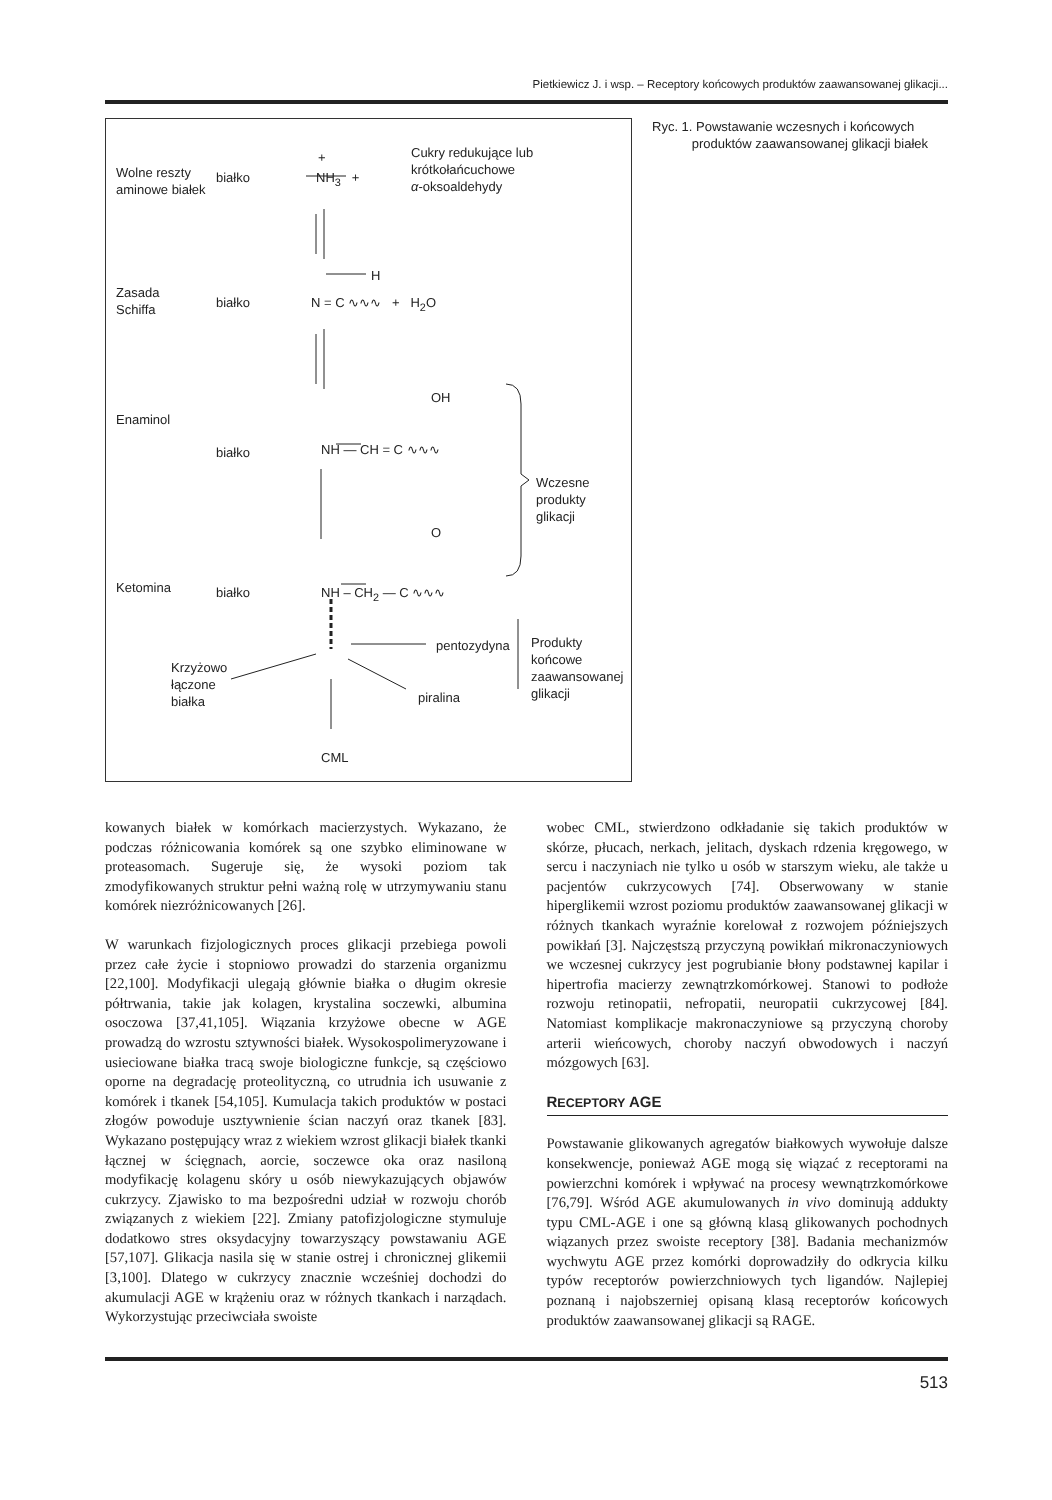Pietkiewicz J. i wsp. – Receptory końcowych produktów zaawansowanej glikacji...
Wolne reszty
aminowe białek
białko
+
NH<sub>3</sub> +
Cukry redukujące lub
krótkołańcuchowe
α-oksoaldehydy
Zasada
Schiffa
białko
H
N = C ∿∿∿ + H<sub>2</sub>O
Enaminol
białko
OH
NH — CH = C ∿∿∿
Wczesne
produkty
glikacji
O
Ketomina białko NH – CH<sub>2</sub> — C ∿∿∿
pentozydyna
Produkty
końcowe
zaawansowanej
glikacji
Krzyżowo
łączone
białka
piralina
CML
Ryc. 1. Powstawanie wczesnych i końcowych
produktów zaawansowanej glikacji białek
kowanych białek w komórkach macierzystych. Wykazano, że podczas różnicowania komórek są one szybko eliminowane w proteasomach. Sugeruje się, że wysoki poziom tak zmodyfikowanych struktur pełni ważną rolę w utrzymywaniu stanu komórek niezróżnicowanych [26].
W warunkach fizjologicznych proces glikacji przebiega powoli przez całe życie i stopniowo prowadzi do starzenia organizmu [22,100]. Modyfikacji ulegają głównie białka o długim okresie półtrwania, takie jak kolagen, krystalina soczewki, albumina osoczowa [37,41,105]. Wiązania krzyżowe obecne w AGE prowadzą do wzrostu sztywności białek. Wysokospolimeryzowane i usieciowane białka tracą swoje biologiczne funkcje, są częściowo oporne na degradację proteolityczną, co utrudnia ich usuwanie z komórek i tkanek [54,105]. Kumulacja takich produktów w postaci złogów powoduje usztywnienie ścian naczyń oraz tkanek [83]. Wykazano postępujący wraz z wiekiem wzrost glikacji białek tkanki łącznej w ścięgnach, aorcie, soczewce oka oraz nasiloną modyfikację kolagenu skóry u osób niewykazujących objawów cukrzycy. Zjawisko to ma bezpośredni udział w rozwoju chorób związanych z wiekiem [22]. Zmiany patofizjologiczne stymuluje dodatkowo stres oksydacyjny towarzyszący powstawaniu AGE [57,107]. Glikacja nasila się w stanie ostrej i chronicznej glikemii [3,100]. Dlatego w cukrzycy znacznie wcześniej dochodzi do akumulacji AGE w krążeniu oraz w różnych tkankach i narządach. Wykorzystując przeciwciała swoiste
wobec CML, stwierdzono odkładanie się takich produktów w skórze, płucach, nerkach, jelitach, dyskach rdzenia kręgowego, w sercu i naczyniach nie tylko u osób w starszym wieku, ale także u pacjentów cukrzycowych [74]. Obserwowany w stanie hiperglikemii wzrost poziomu produktów zaawansowanej glikacji w różnych tkankach wyraźnie korelował z rozwojem późniejszych powikłań [3]. Najczęstszą przyczyną powikłań mikronaczyniowych we wczesnej cukrzycy jest pogrubianie błony podstawnej kapilar i hipertrofia macierzy zewnątrzkomórkowej. Stanowi to podłoże rozwoju retinopatii, nefropatii, neuropatii cukrzycowej [84]. Natomiast komplikacje makronaczyniowe są przyczyną choroby arterii wieńcowych, choroby naczyń obwodowych i naczyń mózgowych [63].
RECEPTORY AGE
Powstawanie glikowanych agregatów białkowych wywołuje dalsze konsekwencje, ponieważ AGE mogą się wiązać z receptorami na powierzchni komórek i wpływać na procesy wewnątrzkomórkowe [76,79]. Wśród AGE akumulowanych in vivo dominują addukty typu CML-AGE i one są główną klasą glikowanych pochodnych wiązanych przez swoiste receptory [38]. Badania mechanizmów wychwytu AGE przez komórki doprowadziły do odkrycia kilku typów receptorów powierzchniowych tych ligandów. Najlepiej poznaną i najobszerniej opisaną klasą receptorów końcowych produktów zaawansowanej glikacji są RAGE.
513